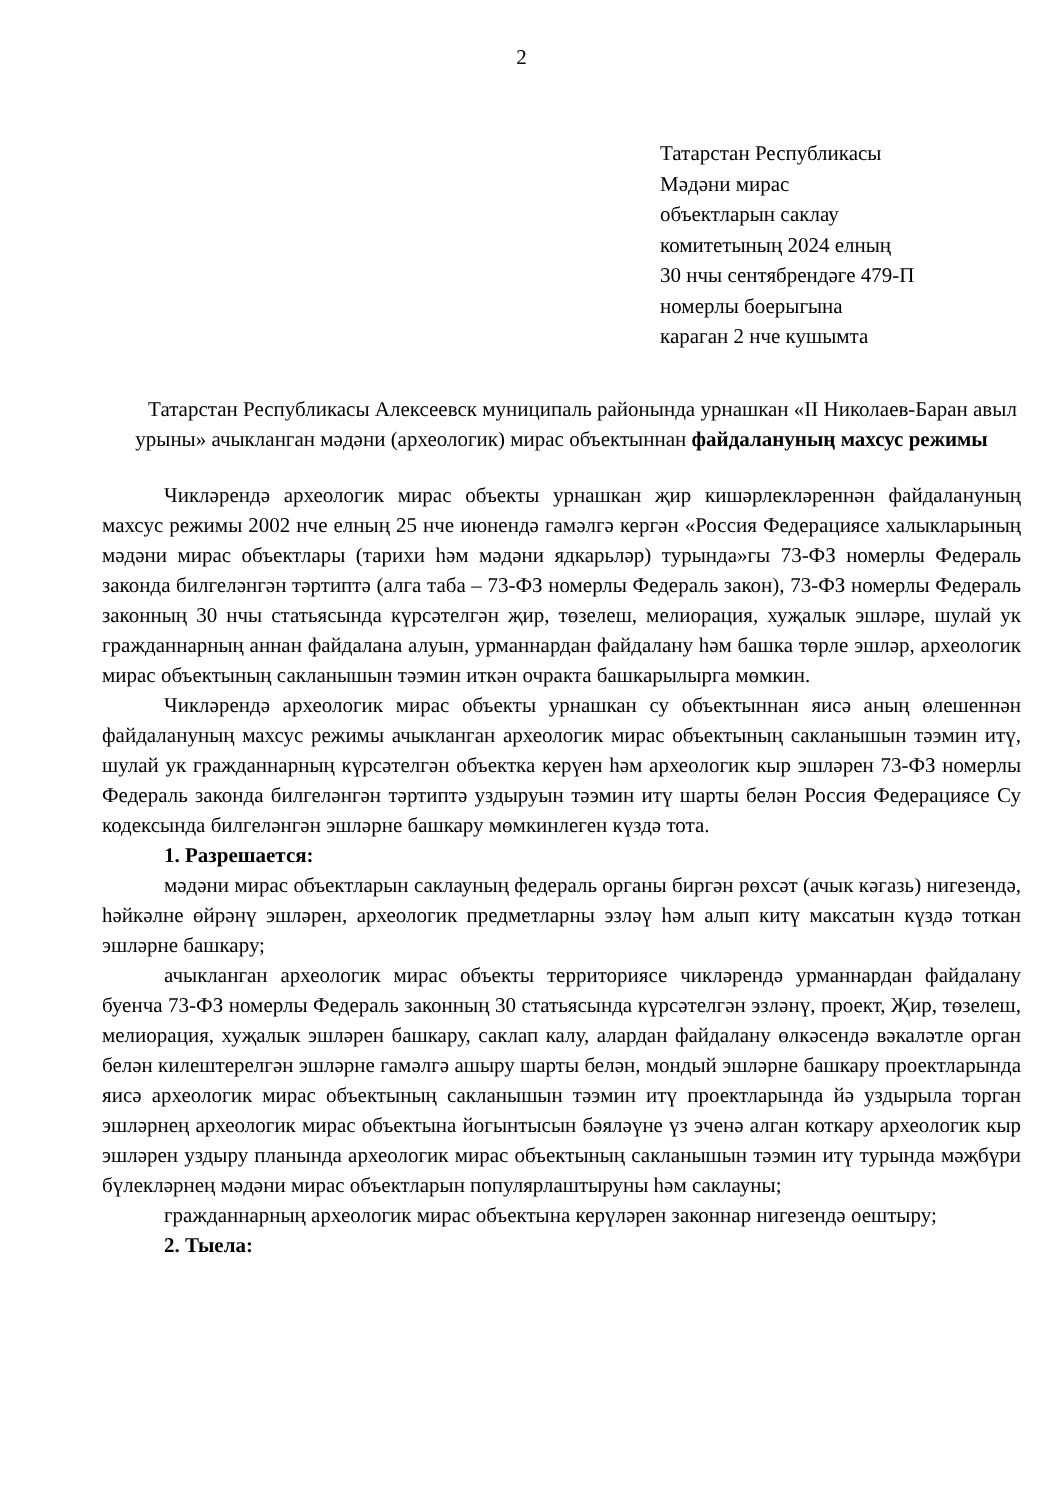2
Татарстан Республикасы
Мәдәни мирас
объектларын саклау
комитетының 2024 елның
30 нчы сентябрендәге 479-П
номерлы боерыгына
караган 2 нче кушымта
Татарстан Республикасы Алексеевск муниципаль районында урнашкан «II Николаев-Баран авыл урыны» ачыкланган мәдәни (археологик) мирас объектыннан файдалануның махсус режимы
Чикләрендә археологик мирас объекты урнашкан җир кишәрлекләреннән файдалануның махсус режимы 2002 нче елның 25 нче июнендә гамәлгә кергән «Россия Федерациясе халыкларының мәдәни мирас объектлары (тарихи һәм мәдәни ядкарьләр) турында»гы 73-ФЗ номерлы Федераль законда билгеләнгән тәртиптә (алга таба – 73-ФЗ номерлы Федераль закон), 73-ФЗ номерлы Федераль законның 30 нчы статьясында күрсәтелгән җир, төзелеш, мелиорация, хуҗалык эшләре, шулай ук гражданнарның аннан файдалана алуын, урманнардан файдалану һәм башка төрле эшләр, археологик мирас объектының сакланышын тәэмин иткән очракта башкарылырга мөмкин.
Чикләрендә археологик мирас объекты урнашкан су объектыннан яисә аның өлешеннән файдалануның махсус режимы ачыкланган археологик мирас объектының сакланышын тәэмин итү, шулай ук гражданнарның күрсәтелгән объектка керүен һәм археологик кыр эшләрен 73-ФЗ номерлы Федераль законда билгеләнгән тәртиптә уздыруын тәэмин итү шарты белән Россия Федерациясе Су кодексында билгеләнгән эшләрне башкару мөмкинлеген күздә тота.
1. Разрешается:
мәдәни мирас объектларын саклауның федераль органы биргән рөхсәт (ачык кәгазь) нигезендә, һәйкәлне өйрәнү эшләрен, археологик предметларны эзләү һәм алып китү максатын күздә тоткан эшләрне башкару;
ачыкланган археологик мирас объекты территориясе чикләрендә урманнардан файдалану буенча 73-ФЗ номерлы Федераль законның 30 статьясында күрсәтелгән эзләнү, проект, Җир, төзелеш, мелиорация, хуҗалык эшләрен башкару, саклап калу, алардан файдалану өлкәсендә вәкаләтле орган белән килештерелгән эшләрне гамәлгә ашыру шарты белән, мондый эшләрне башкару проектларында яисә археологик мирас объектының сакланышын тәэмин итү проектларында йә уздырыла торган эшләрнең археологик мирас объектына йогынтысын бәяләүне үз эченә алган коткару археологик кыр эшләрен уздыру планында археологик мирас объектының сакланышын тәэмин итү турында мәҗбүри бүлекләрнең мәдәни мирас объектларын популярлаштыруны һәм саклауны;
гражданнарның археологик мирас объектына керүләрен законнар нигезендә оештыру;
2. Тыела: